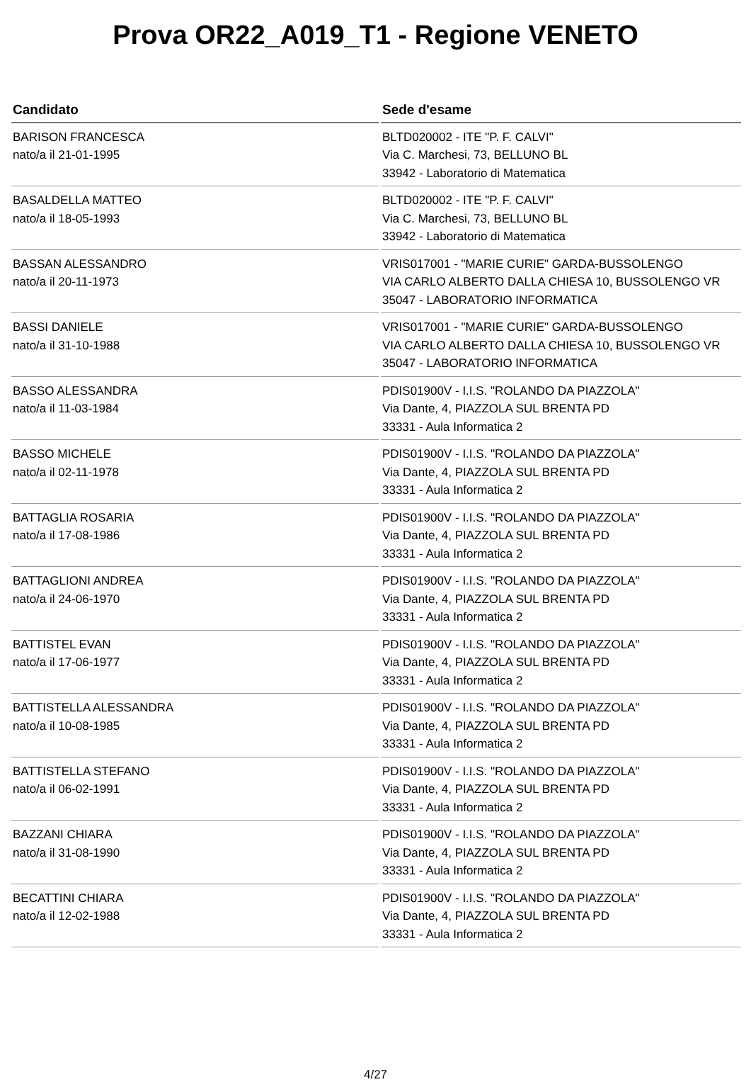Prova OR22_A019_T1 - Regione VENETO
| Candidato | Sede d'esame |
| --- | --- |
| BARISON FRANCESCA nato/a il 21-01-1995 | BLTD020002 - ITE "P. F. CALVI" Via C. Marchesi, 73, BELLUNO BL 33942 - Laboratorio di Matematica |
| BASALDELLA MATTEO nato/a il 18-05-1993 | BLTD020002 - ITE "P. F. CALVI" Via C. Marchesi, 73, BELLUNO BL 33942 - Laboratorio di Matematica |
| BASSAN ALESSANDRO nato/a il 20-11-1973 | VRIS017001 - "MARIE CURIE" GARDA-BUSSOLENGO VIA CARLO ALBERTO DALLA CHIESA 10, BUSSOLENGO VR 35047 - LABORATORIO INFORMATICA |
| BASSI DANIELE nato/a il 31-10-1988 | VRIS017001 - "MARIE CURIE" GARDA-BUSSOLENGO VIA CARLO ALBERTO DALLA CHIESA 10, BUSSOLENGO VR 35047 - LABORATORIO INFORMATICA |
| BASSO ALESSANDRA nato/a il 11-03-1984 | PDIS01900V - I.I.S. "ROLANDO DA PIAZZOLA" Via Dante, 4, PIAZZOLA SUL BRENTA PD 33331 - Aula Informatica 2 |
| BASSO MICHELE nato/a il 02-11-1978 | PDIS01900V - I.I.S. "ROLANDO DA PIAZZOLA" Via Dante, 4, PIAZZOLA SUL BRENTA PD 33331 - Aula Informatica 2 |
| BATTAGLIA ROSARIA nato/a il 17-08-1986 | PDIS01900V - I.I.S. "ROLANDO DA PIAZZOLA" Via Dante, 4, PIAZZOLA SUL BRENTA PD 33331 - Aula Informatica 2 |
| BATTAGLIONI ANDREA nato/a il 24-06-1970 | PDIS01900V - I.I.S. "ROLANDO DA PIAZZOLA" Via Dante, 4, PIAZZOLA SUL BRENTA PD 33331 - Aula Informatica 2 |
| BATTISTEL EVAN nato/a il 17-06-1977 | PDIS01900V - I.I.S. "ROLANDO DA PIAZZOLA" Via Dante, 4, PIAZZOLA SUL BRENTA PD 33331 - Aula Informatica 2 |
| BATTISTELLA ALESSANDRA nato/a il 10-08-1985 | PDIS01900V - I.I.S. "ROLANDO DA PIAZZOLA" Via Dante, 4, PIAZZOLA SUL BRENTA PD 33331 - Aula Informatica 2 |
| BATTISTELLA STEFANO nato/a il 06-02-1991 | PDIS01900V - I.I.S. "ROLANDO DA PIAZZOLA" Via Dante, 4, PIAZZOLA SUL BRENTA PD 33331 - Aula Informatica 2 |
| BAZZANI CHIARA nato/a il 31-08-1990 | PDIS01900V - I.I.S. "ROLANDO DA PIAZZOLA" Via Dante, 4, PIAZZOLA SUL BRENTA PD 33331 - Aula Informatica 2 |
| BECATTINI CHIARA nato/a il 12-02-1988 | PDIS01900V - I.I.S. "ROLANDO DA PIAZZOLA" Via Dante, 4, PIAZZOLA SUL BRENTA PD 33331 - Aula Informatica 2 |
4/27